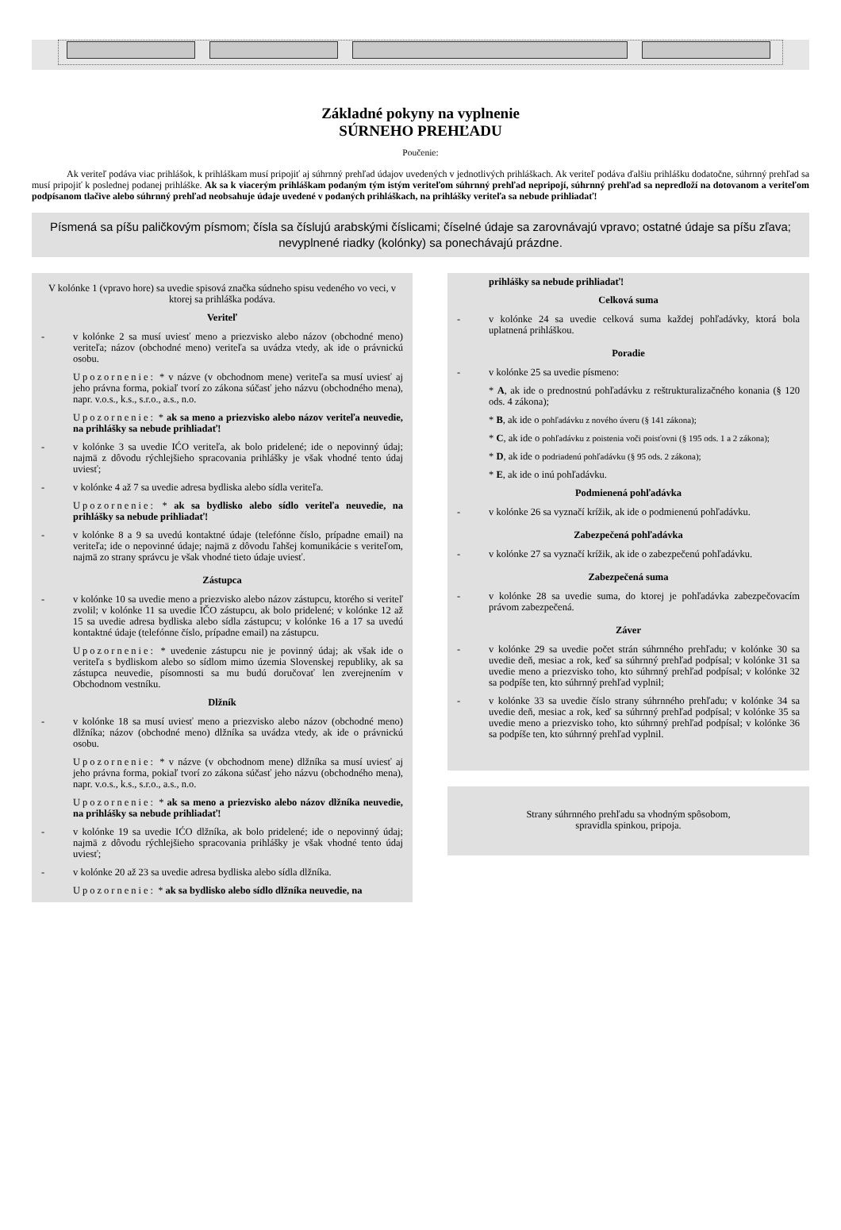Základné pokyny na vyplnenie
SÚRNEHO PREHĽADU
Poučenie:
Ak veriteľ podáva viac prihlášok, k prihláškam musí pripojiť aj súhrnný prehľad údajov uvedených v jednotlivých prihláškach. Ak veriteľ podáva ďalšiu prihlášku dodatočne, súhrnný prehľad sa musí pripojiť k poslednej podanej prihláške. Ak sa k viacerým prihláškam podaným tým istým veriteľom súhrnný prehľad nepripojí, súhrnný prehľad sa nepredloží na dotovanom a veriteľom podpísanom tlačive alebo súhrnný prehľad neobsahuje údaje uvedené v podaných prihláškach, na prihlášky veriteľa sa nebude prihliadať!
Písmená sa píšu paličkovým písmom; čísla sa číslujú arabskými číslicami; číselné údaje sa zarovnávajú vpravo; ostatné údaje sa píšu zľava; nevyplnené riadky (kolónky) sa ponechávajú prázdne.
V kolónke 1 (vpravo hore) sa uvedie spisová značka súdneho spisu vedeného vo veci, v ktorej sa prihláška podáva.
Veriteľ
-
v kolónke 2 sa musí uviesť meno a priezvisko alebo názov (obchodné meno) veriteľa; názov (obchodné meno) veriteľa sa uvádza vtedy, ak ide o právnickú osobu.
Upozornenie: * v názve (v obchodnom mene) veriteľa sa musí uviesť aj jeho právna forma, pokiaľ tvorí zo zákona súčasť jeho názvu (obchodného mena), napr. v.o.s., k.s., s.r.o., a.s., n.o.
Upozornenie: * ak sa meno a priezvisko alebo názov veriteľa neuvedie, na prihlášky sa nebude prihliadať!
-
v kolónke 3 sa uvedie IĆO veriteľa, ak bolo pridelené; ide o nepovinný údaj; najmä z dôvodu rýchlejšieho spracovania prihlášky je však vhodné tento údaj uviesť;
-
v kolónke 4 až 7 sa uvedie adresa bydliska alebo sídla veriteľa.
Upozornenie: * ak sa bydlisko alebo sídlo veriteľa neuvedie, na prihlášky sa nebude prihliadať!
-
v kolónke 8 a 9 sa uvedú kontaktné údaje (telefónne číslo, prípadne email) na veriteľa; ide o nepovinné údaje; najmä z dôvodu ľahšej komunikácie s veriteľom, najmä zo strany správcu je však vhodné tieto údaje uviesť.
Zástupca
-
v kolónke 10 sa uvedie meno a priezvisko alebo názov zástupcu, ktorého si veriteľ zvolil; v kolónke 11 sa uvedie IČO zástupcu, ak bolo pridelené; v kolónke 12 až 15 sa uvedie adresa bydliska alebo sídla zástupcu; v kolónke 16 a 17 sa uvedú kontaktné údaje (telefónne číslo, prípadne email) na zástupcu.
Upozornenie: * uvedenie zástupcu nie je povinný údaj; ak však ide o veriteľa s bydliskom alebo so sídlom mimo územia Slovenskej republiky, ak sa zástupca neuvedie, písomnosti sa mu budú doručovať len zverejnením v Obchodnom vestníku.
Dlžník
-
v kolónke 18 sa musí uviesť meno a priezvisko alebo názov (obchodné meno) dlžníka; názov (obchodné meno) dlžníka sa uvádza vtedy, ak ide o právnickú osobu.
Upozornenie: * v názve (v obchodnom mene) dlžníka sa musí uviesť aj jeho právna forma, pokiaľ tvorí zo zákona súčasť jeho názvu (obchodného mena), napr. v.o.s., k.s., s.r.o., a.s., n.o.
Upozornenie: * ak sa meno a priezvisko alebo názov dlžníka neuvedie, na prihlášky sa nebude prihliadať!
-
v kolónke 19 sa uvedie IĆO dlžníka, ak bolo pridelené; ide o nepovinný údaj; najmä z dôvodu rýchlejšieho spracovania prihlášky je však vhodné tento údaj uviesť;
-
v kolónke 20 až 23 sa uvedie adresa bydliska alebo sídla dlžníka.
Upozornenie: * ak sa bydlisko alebo sídlo dlžníka neuvedie, na
prihlášky sa nebude prihliadať!
Celková suma
-
v kolónke 24 sa uvedie celková suma každej pohľadávky, ktorá bola uplatnená prihláškou.
Poradie
-
v kolónke 25 sa uvedie písmeno:
* A, ak ide o prednostnú pohľadávku z reštrukturalizačného konania (§ 120 ods. 4 zákona);
* B, ak ide o pohľadávku z nového úveru (§ 141 zákona);
* C, ak ide o pohľadávku z poistenia voči poisťovni (§ 195 ods. 1 a 2 zákona);
* D, ak ide o podriadenú pohľadávku (§ 95 ods. 2 zákona);
* E, ak ide o inú pohľadávku.
Podmienená pohľadávka
-
v kolónke 26 sa vyznačí krížik, ak ide o podmienenú pohľadávku.
Zabezpečená pohľadávka
-
v kolónke 27 sa vyznačí krížik, ak ide o zabezpečenú pohľadávku.
Zabezpečená suma
-
v kolónke 28 sa uvedie suma, do ktorej je pohľadávka zabezpečovacím právom zabezpečená.
Záver
-
v kolónke 29 sa uvedie počet strán súhrnného prehľadu; v kolónke 30 sa uvedie deň, mesiac a rok, keď sa súhrnný prehľad podpísal; v kolónke 31 sa uvedie meno a priezvisko toho, kto súhrnný prehľad podpísal; v kolónke 32 sa podpíše ten, kto súhrnný prehľad vyplnil;
-
v kolónke 33 sa uvedie číslo strany súhrnného prehľadu; v kolónke 34 sa uvedie deň, mesiac a rok, keď sa súhrnný prehľad podpísal; v kolónke 35 sa uvedie meno a priezvisko toho, kto súhrnný prehľad podpísal; v kolónke 36 sa podpíše ten, kto súhrnný prehľad vyplnil.
Strany súhrnného prehľadu sa vhodným spôsobom,
spravidla spinkou, pripoja.